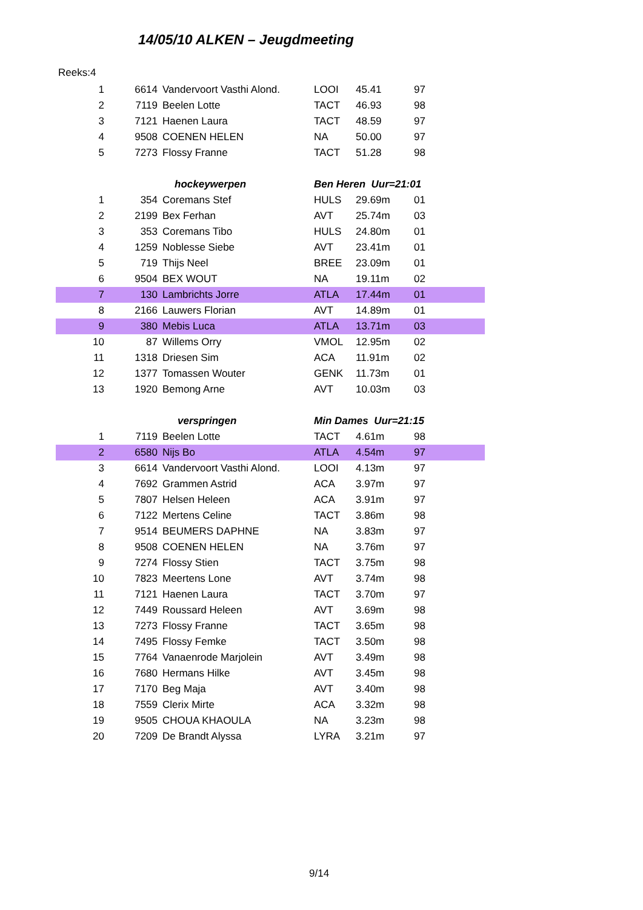14/05/10 ALKEN – Jeugdmeeting
Reeks:4
| 1 | 6614 | Vandervoort Vasthi Alond. | LOOI | 45.41 | 97 |
| 2 | 7119 | Beelen Lotte | TACT | 46.93 | 98 |
| 3 | 7121 | Haenen Laura | TACT | 48.59 | 97 |
| 4 | 9508 | COENEN HELEN | NA | 50.00 | 97 |
| 5 | 7273 | Flossy Franne | TACT | 51.28 | 98 |
| | | hockeywerpen | Ben Heren Uur=21:01 | | |
| 1 | 354 | Coremans Stef | HULS | 29.69m | 01 |
| 2 | 2199 | Bex Ferhan | AVT | 25.74m | 03 |
| 3 | 353 | Coremans Tibo | HULS | 24.80m | 01 |
| 4 | 1259 | Noblesse Siebe | AVT | 23.41m | 01 |
| 5 | 719 | Thijs Neel | BREE | 23.09m | 01 |
| 6 | 9504 | BEX WOUT | NA | 19.11m | 02 |
| 7 | 130 | Lambrichts Jorre | ATLA | 17.44m | 01 |
| 8 | 2166 | Lauwers Florian | AVT | 14.89m | 01 |
| 9 | 380 | Mebis Luca | ATLA | 13.71m | 03 |
| 10 | 87 | Willems Orry | VMOL | 12.95m | 02 |
| 11 | 1318 | Driesen Sim | ACA | 11.91m | 02 |
| 12 | 1377 | Tomassen Wouter | GENK | 11.73m | 01 |
| 13 | 1920 | Bemong Arne | AVT | 10.03m | 03 |
| | | verspringen | Min Dames Uur=21:15 | | |
| 1 | 7119 | Beelen Lotte | TACT | 4.61m | 98 |
| 2 | 6580 | Nijs Bo | ATLA | 4.54m | 97 |
| 3 | 6614 | Vandervoort Vasthi Alond. | LOOI | 4.13m | 97 |
| 4 | 7692 | Grammen Astrid | ACA | 3.97m | 97 |
| 5 | 7807 | Helsen Heleen | ACA | 3.91m | 97 |
| 6 | 7122 | Mertens Celine | TACT | 3.86m | 98 |
| 7 | 9514 | BEUMERS DAPHNE | NA | 3.83m | 97 |
| 8 | 9508 | COENEN HELEN | NA | 3.76m | 97 |
| 9 | 7274 | Flossy Stien | TACT | 3.75m | 98 |
| 10 | 7823 | Meertens Lone | AVT | 3.74m | 98 |
| 11 | 7121 | Haenen Laura | TACT | 3.70m | 97 |
| 12 | 7449 | Roussard Heleen | AVT | 3.69m | 98 |
| 13 | 7273 | Flossy Franne | TACT | 3.65m | 98 |
| 14 | 7495 | Flossy Femke | TACT | 3.50m | 98 |
| 15 | 7764 | Vanaenrode Marjolein | AVT | 3.49m | 98 |
| 16 | 7680 | Hermans Hilke | AVT | 3.45m | 98 |
| 17 | 7170 | Beg Maja | AVT | 3.40m | 98 |
| 18 | 7559 | Clerix Mirte | ACA | 3.32m | 98 |
| 19 | 9505 | CHOUA KHAOULA | NA | 3.23m | 98 |
| 20 | 7209 | De Brandt Alyssa | LYRA | 3.21m | 97 |
9/14